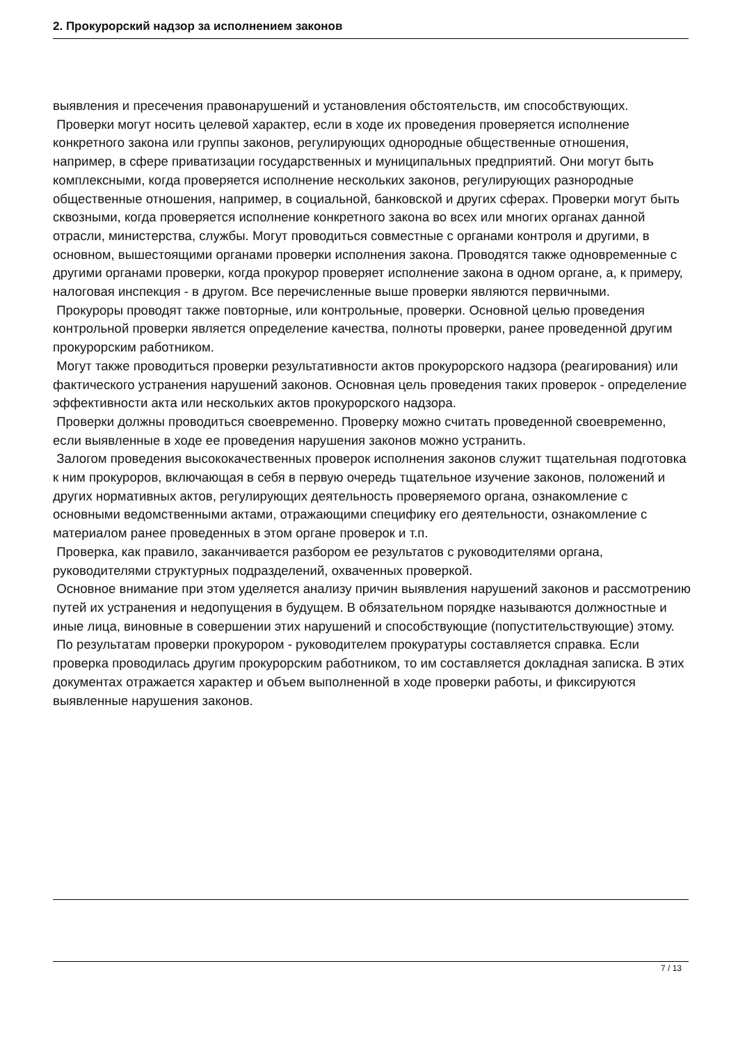2. Прокурорский надзор за исполнением законов
выявления и пресечения правонарушений и установления обстоятельств, им способствующих.
Проверки могут носить целевой характер, если в ходе их проведения проверяется исполнение конкретного закона или группы законов, регулирующих однородные общественные отношения, например, в сфере приватизации государственных и муниципальных предприятий. Они могут быть комплексными, когда проверяется исполнение нескольких законов, регулирующих разнородные общественные отношения, например, в социальной, банковской и других сферах. Проверки могут быть сквозными, когда проверяется исполнение конкретного закона во всех или многих органах данной отрасли, министерства, службы. Могут проводиться совместные с органами контроля и другими, в основном, вышестоящими органами проверки исполнения закона. Проводятся также одновременные с другими органами проверки, когда прокурор проверяет исполнение закона в одном органе, а, к примеру, налоговая инспекция - в другом. Все перечисленные выше проверки являются первичными.
Прокуроры проводят также повторные, или контрольные, проверки. Основной целью проведения контрольной проверки является определение качества, полноты проверки, ранее проведенной другим прокурорским работником.
Могут также проводиться проверки результативности актов прокурорского надзора (реагирования) или фактического устранения нарушений законов. Основная цель проведения таких проверок - определение эффективности акта или нескольких актов прокурорского надзора.
Проверки должны проводиться своевременно. Проверку можно считать проведенной своевременно, если выявленные в ходе ее проведения нарушения законов можно устранить.
Залогом проведения высококачественных проверок исполнения законов служит тщательная подготовка к ним прокуроров, включающая в себя в первую очередь тщательное изучение законов, положений и других нормативных актов, регулирующих деятельность проверяемого органа, ознакомление с основными ведомственными актами, отражающими специфику его деятельности, ознакомление с материалом ранее проведенных в этом органе проверок и т.п.
Проверка, как правило, заканчивается разбором ее результатов с руководителями органа, руководителями структурных подразделений, охваченных проверкой.
Основное внимание при этом уделяется анализу причин выявления нарушений законов и рассмотрению путей их устранения и недопущения в будущем. В обязательном порядке называются должностные и иные лица, виновные в совершении этих нарушений и способствующие (попустительствующие) этому.
По результатам проверки прокурором - руководителем прокуратуры составляется справка. Если проверка проводилась другим прокурорским работником, то им составляется докладная записка. В этих документах отражается характер и объем выполненной в ходе проверки работы, и фиксируются выявленные нарушения законов.
7 / 13